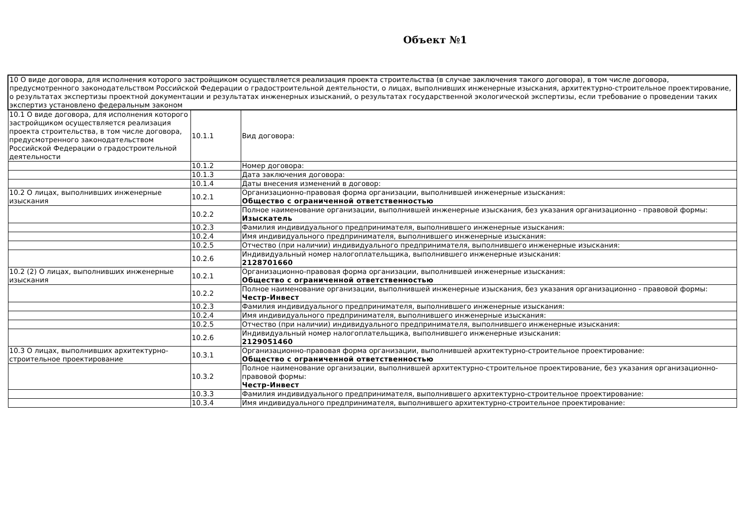Объект №1
| 10 О виде договора, для исполнения которого застройщиком осуществляется реализация проекта строительства (в случае заключения такого договора), в том числе договора, предусмотренного законодательством Российской Федерации о градостроительной деятельности, о лицах, выполнивших инженерные изыскания, архитектурно-строительное проектирование, о результатах экспертизы проектной документации и результатах инженерных изысканий, о результатах государственной экологической экспертизы, если требование о проведении таких экспертиз установлено федеральным законом | | |
| 10.1 О виде договора, для исполнения которого застройщиком осуществляется реализация проекта строительства, в том числе договора, предусмотренного законодательством Российской Федерации о градостроительной деятельности | 10.1.1 | Вид договора: |
| | 10.1.2 | Номер договора: |
| | 10.1.3 | Дата заключения договора: |
| | 10.1.4 | Даты внесения изменений в договор: |
| 10.2 О лицах, выполнивших инженерные изыскания | 10.2.1 | Организационно-правовая форма организации, выполнившей инженерные изыскания: Общество с ограниченной ответственностью |
| | 10.2.2 | Полное наименование организации, выполнившей инженерные изыскания, без указания организационно - правовой формы: Изыскатель |
| | 10.2.3 | Фамилия индивидуального предпринимателя, выполнившего инженерные изыскания: |
| | 10.2.4 | Имя индивидуального предпринимателя, выполнившего инженерные изыскания: |
| | 10.2.5 | Отчество (при наличии) индивидуального предпринимателя, выполнившего инженерные изыскания: |
| | 10.2.6 | Индивидуальный номер налогоплательщика, выполнившего инженерные изыскания: 2128701660 |
| 10.2 (2) О лицах, выполнивших инженерные изыскания | 10.2.1 | Организационно-правовая форма организации, выполнившей инженерные изыскания: Общество с ограниченной ответственностью |
| | 10.2.2 | Полное наименование организации, выполнившей инженерные изыскания, без указания организационно - правовой формы: Честр-Инвест |
| | 10.2.3 | Фамилия индивидуального предпринимателя, выполнившего инженерные изыскания: |
| | 10.2.4 | Имя индивидуального предпринимателя, выполнившего инженерные изыскания: |
| | 10.2.5 | Отчество (при наличии) индивидуального предпринимателя, выполнившего инженерные изыскания: |
| | 10.2.6 | Индивидуальный номер налогоплательщика, выполнившего инженерные изыскания: 2129051460 |
| 10.3 О лицах, выполнивших архитектурно-строительное проектирование | 10.3.1 | Организационно-правовая форма организации, выполнившей архитектурно-строительное проектирование: Общество с ограниченной ответственностью |
| | 10.3.2 | Полное наименование организации, выполнившей архитектурно-строительное проектирование, без указания организационно-правовой формы: Честр-Инвест |
| | 10.3.3 | Фамилия индивидуального предпринимателя, выполнившего архитектурно-строительное проектирование: |
| | 10.3.4 | Имя индивидуального предпринимателя, выполнившего архитектурно-строительное проектирование: |